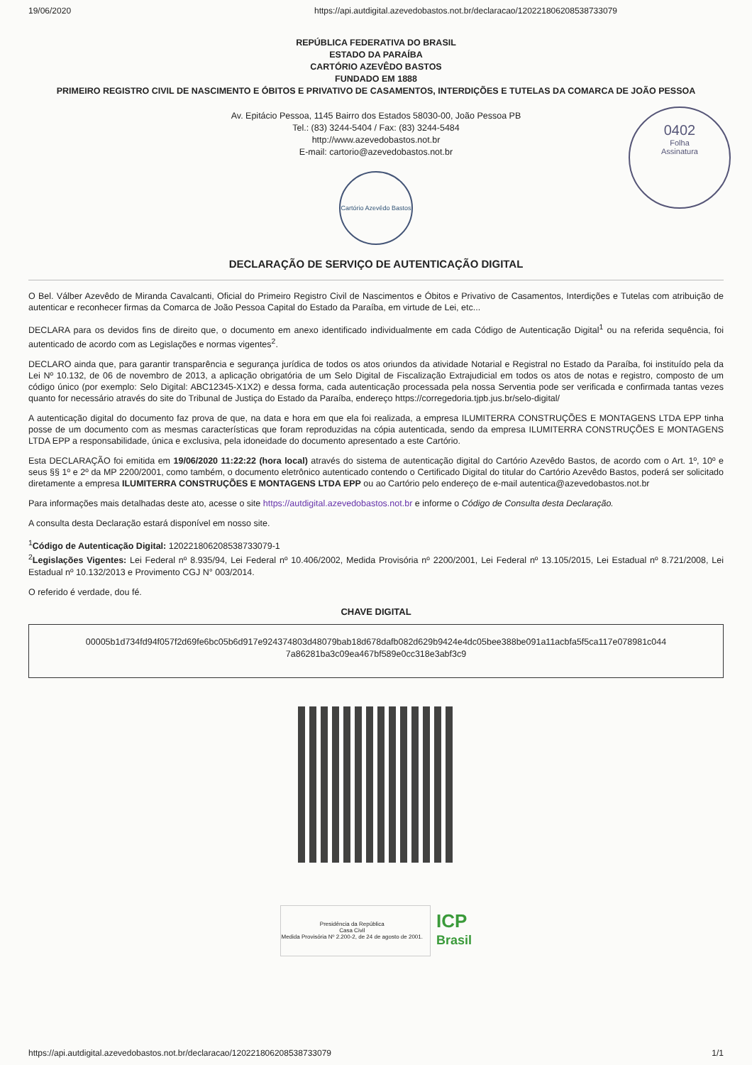19/06/2020 https://api.autdigital.azevedobastos.not.br/declaracao/120221806208538733079
0402
Folha
Assinatura
REPÚBLICA FEDERATIVA DO BRASIL
ESTADO DA PARAÍBA
CARTÓRIO AZEVÊDO BASTOS
FUNDADO EM 1888
PRIMEIRO REGISTRO CIVIL DE NASCIMENTO E ÓBITOS E PRIVATIVO DE CASAMENTOS, INTERDIÇÕES E TUTELAS DA COMARCA DE JOÃO PESSOA
Av. Epitácio Pessoa, 1145 Bairro dos Estados 58030-00, João Pessoa PB
Tel.: (83) 3244-5404 / Fax: (83) 3244-5484
http://www.azevedobastos.not.br
E-mail: cartorio@azevedobastos.not.br
Cartório Azevêdo Bastos
DECLARAÇÃO DE SERVIÇO DE AUTENTICAÇÃO DIGITAL
O Bel. Válber Azevêdo de Miranda Cavalcanti, Oficial do Primeiro Registro Civil de Nascimentos e Óbitos e Privativo de Casamentos, Interdições e Tutelas com atribuição de autenticar e reconhecer firmas da Comarca de João Pessoa Capital do Estado da Paraíba, em virtude de Lei, etc...
DECLARA para os devidos fins de direito que, o documento em anexo identificado individualmente em cada Código de Autenticação Digital<sup>1</sup> ou na referida sequência, foi autenticado de acordo com as Legislações e normas vigentes<sup>2</sup>.
DECLARO ainda que, para garantir transparência e segurança jurídica de todos os atos oriundos da atividade Notarial e Registral no Estado da Paraíba, foi instituído pela da Lei Nº 10.132, de 06 de novembro de 2013, a aplicação obrigatória de um Selo Digital de Fiscalização Extrajudicial em todos os atos de notas e registro, composto de um código único (por exemplo: Selo Digital: ABC12345-X1X2) e dessa forma, cada autenticação processada pela nossa Serventia pode ser verificada e confirmada tantas vezes quanto for necessário através do site do Tribunal de Justiça do Estado da Paraíba, endereço https://corregedoria.tjpb.jus.br/selo-digital/
A autenticação digital do documento faz prova de que, na data e hora em que ela foi realizada, a empresa ILUMITERRA CONSTRUÇÕES E MONTAGENS LTDA EPP tinha posse de um documento com as mesmas características que foram reproduzidas na cópia autenticada, sendo da empresa ILUMITERRA CONSTRUÇÕES E MONTAGENS LTDA EPP a responsabilidade, única e exclusiva, pela idoneidade do documento apresentado a este Cartório.
Esta DECLARAÇÃO foi emitida em 19/06/2020 11:22:22 (hora local) através do sistema de autenticação digital do Cartório Azevêdo Bastos, de acordo com o Art. 1º, 10º e seus §§ 1º e 2º da MP 2200/2001, como também, o documento eletrônico autenticado contendo o Certificado Digital do titular do Cartório Azevêdo Bastos, poderá ser solicitado diretamente a empresa ILUMITERRA CONSTRUÇÕES E MONTAGENS LTDA EPP ou ao Cartório pelo endereço de e-mail autentica@azevedobastos.not.br
Para informações mais detalhadas deste ato, acesse o site https://autdigital.azevedobastos.not.br e informe o Código de Consulta desta Declaração.
A consulta desta Declaração estará disponível em nosso site.
<sup>1</sup> Código de Autenticação Digital: 120221806208538733079-1
<sup>2</sup> Legislações Vigentes: Lei Federal nº 8.935/94, Lei Federal nº 10.406/2002, Medida Provisória nº 2200/2001, Lei Federal nº 13.105/2015, Lei Estadual nº 8.721/2008, Lei Estadual nº 10.132/2013 e Provimento CGJ N° 003/2014.
O referido é verdade, dou fé.
CHAVE DIGITAL
00005b1d734fd94f057f2d69fe6bc05b6d917e924374803d48079bab18d678dafb082d629b9424e4dc05bee388be091a11acbfa5f5ca117e078981c044
7a86281ba3c09ea467bf589e0cc318e3abf3c9
Presidência da República
Casa Civil
Medida Provisória Nº 2.200-2, de 24 de agosto de 2001.
ICP
Brasil
https://api.autdigital.azevedobastos.not.br/declaracao/120221806208538733079 1/1